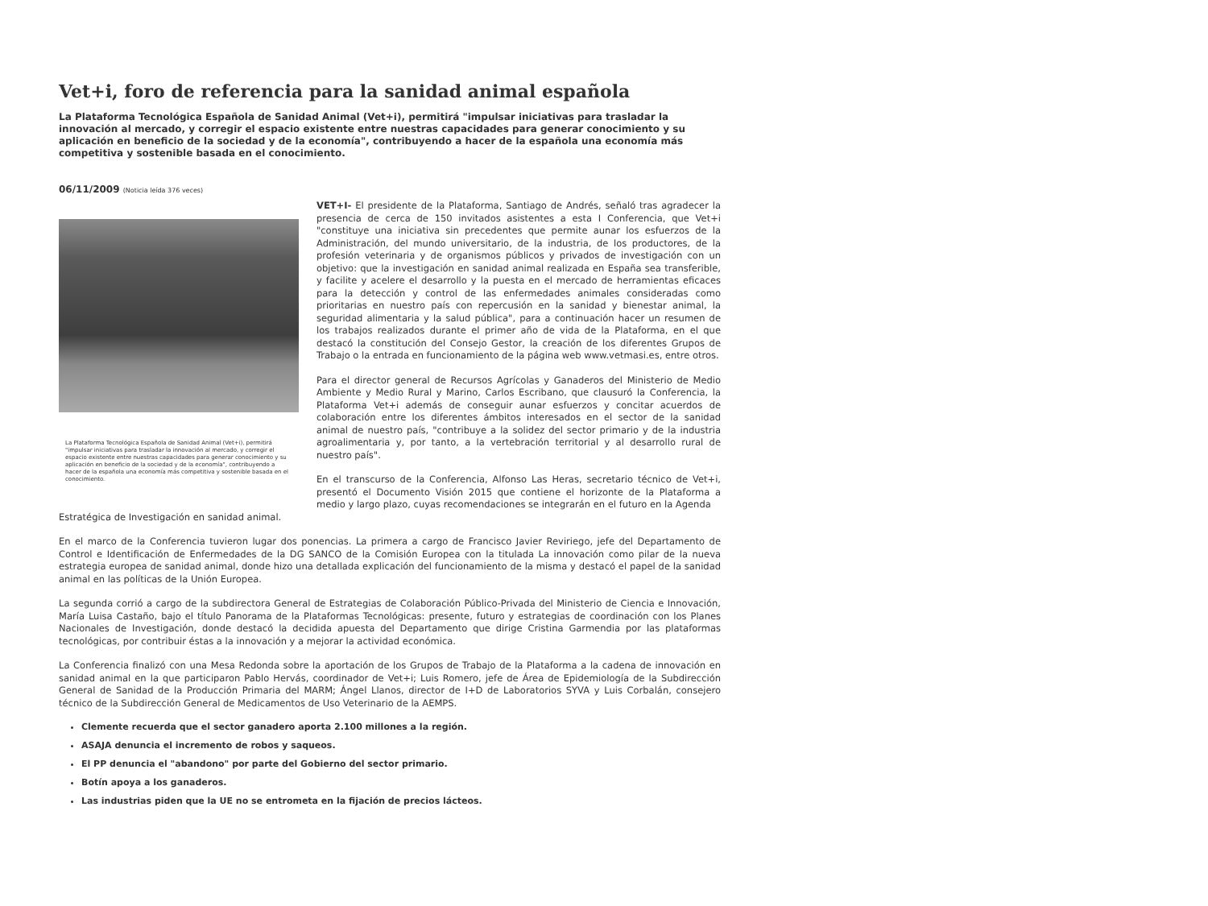Vet+i, foro de referencia para la sanidad animal española
La Plataforma Tecnológica Española de Sanidad Animal (Vet+i), permitirá "impulsar iniciativas para trasladar la innovación al mercado, y corregir el espacio existente entre nuestras capacidades para generar conocimiento y su aplicación en beneficio de la sociedad y de la economía", contribuyendo a hacer de la española una economía más competitiva y sostenible basada en el conocimiento.
06/11/2009 (Noticia leída 376 veces)
La Plataforma Tecnológica Española de Sanidad Animal (Vet+i), permitirá "impulsar iniciativas para trasladar la innovación al mercado, y corregir el espacio existente entre nuestras capacidades para generar conocimiento y su aplicación en beneficio de la sociedad y de la economía", contribuyendo a hacer de la española una economía más competitiva y sostenible basada en el conocimiento.
VET+I- El presidente de la Plataforma, Santiago de Andrés, señaló tras agradecer la presencia de cerca de 150 invitados asistentes a esta I Conferencia, que Vet+i "constituye una iniciativa sin precedentes que permite aunar los esfuerzos de la Administración, del mundo universitario, de la industria, de los productores, de la profesión veterinaria y de organismos públicos y privados de investigación con un objetivo: que la investigación en sanidad animal realizada en España sea transferible, y facilite y acelere el desarrollo y la puesta en el mercado de herramientas eficaces para la detección y control de las enfermedades animales consideradas como prioritarias en nuestro país con repercusión en la sanidad y bienestar animal, la seguridad alimentaria y la salud pública", para a continuación hacer un resumen de los trabajos realizados durante el primer año de vida de la Plataforma, en el que destacó la constitución del Consejo Gestor, la creación de los diferentes Grupos de Trabajo o la entrada en funcionamiento de la página web www.vetmasi.es, entre otros.
Para el director general de Recursos Agrícolas y Ganaderos del Ministerio de Medio Ambiente y Medio Rural y Marino, Carlos Escribano, que clausuró la Conferencia, la Plataforma Vet+i además de conseguir aunar esfuerzos y concitar acuerdos de colaboración entre los diferentes ámbitos interesados en el sector de la sanidad animal de nuestro país, "contribuye a la solidez del sector primario y de la industria agroalimentaria y, por tanto, a la vertebración territorial y al desarrollo rural de nuestro país".
En el transcurso de la Conferencia, Alfonso Las Heras, secretario técnico de Vet+i, presentó el Documento Visión 2015 que contiene el horizonte de la Plataforma a medio y largo plazo, cuyas recomendaciones se integrarán en el futuro en la Agenda
Estratégica de Investigación en sanidad animal.
En el marco de la Conferencia tuvieron lugar dos ponencias. La primera a cargo de Francisco Javier Reviriego, jefe del Departamento de Control e Identificación de Enfermedades de la DG SANCO de la Comisión Europea con la titulada La innovación como pilar de la nueva estrategia europea de sanidad animal, donde hizo una detallada explicación del funcionamiento de la misma y destacó el papel de la sanidad animal en las políticas de la Unión Europea.
La segunda corrió a cargo de la subdirectora General de Estrategias de Colaboración Público-Privada del Ministerio de Ciencia e Innovación, María Luisa Castaño, bajo el título Panorama de la Plataformas Tecnológicas: presente, futuro y estrategias de coordinación con los Planes Nacionales de Investigación, donde destacó la decidida apuesta del Departamento que dirige Cristina Garmendia por las plataformas tecnológicas, por contribuir éstas a la innovación y a mejorar la actividad económica.
La Conferencia finalizó con una Mesa Redonda sobre la aportación de los Grupos de Trabajo de la Plataforma a la cadena de innovación en sanidad animal en la que participaron Pablo Hervás, coordinador de Vet+i; Luis Romero, jefe de Área de Epidemiología de la Subdirección General de Sanidad de la Producción Primaria del MARM; Ángel Llanos, director de I+D de Laboratorios SYVA y Luis Corbalán, consejero técnico de la Subdirección General de Medicamentos de Uso Veterinario de la AEMPS.
Clemente recuerda que el sector ganadero aporta 2.100 millones a la región.
ASAJA denuncia el incremento de robos y saqueos.
El PP denuncia el "abandono" por parte del Gobierno del sector primario.
Botín apoya a los ganaderos.
Las industrias piden que la UE no se entrometa en la fijación de precios lácteos.